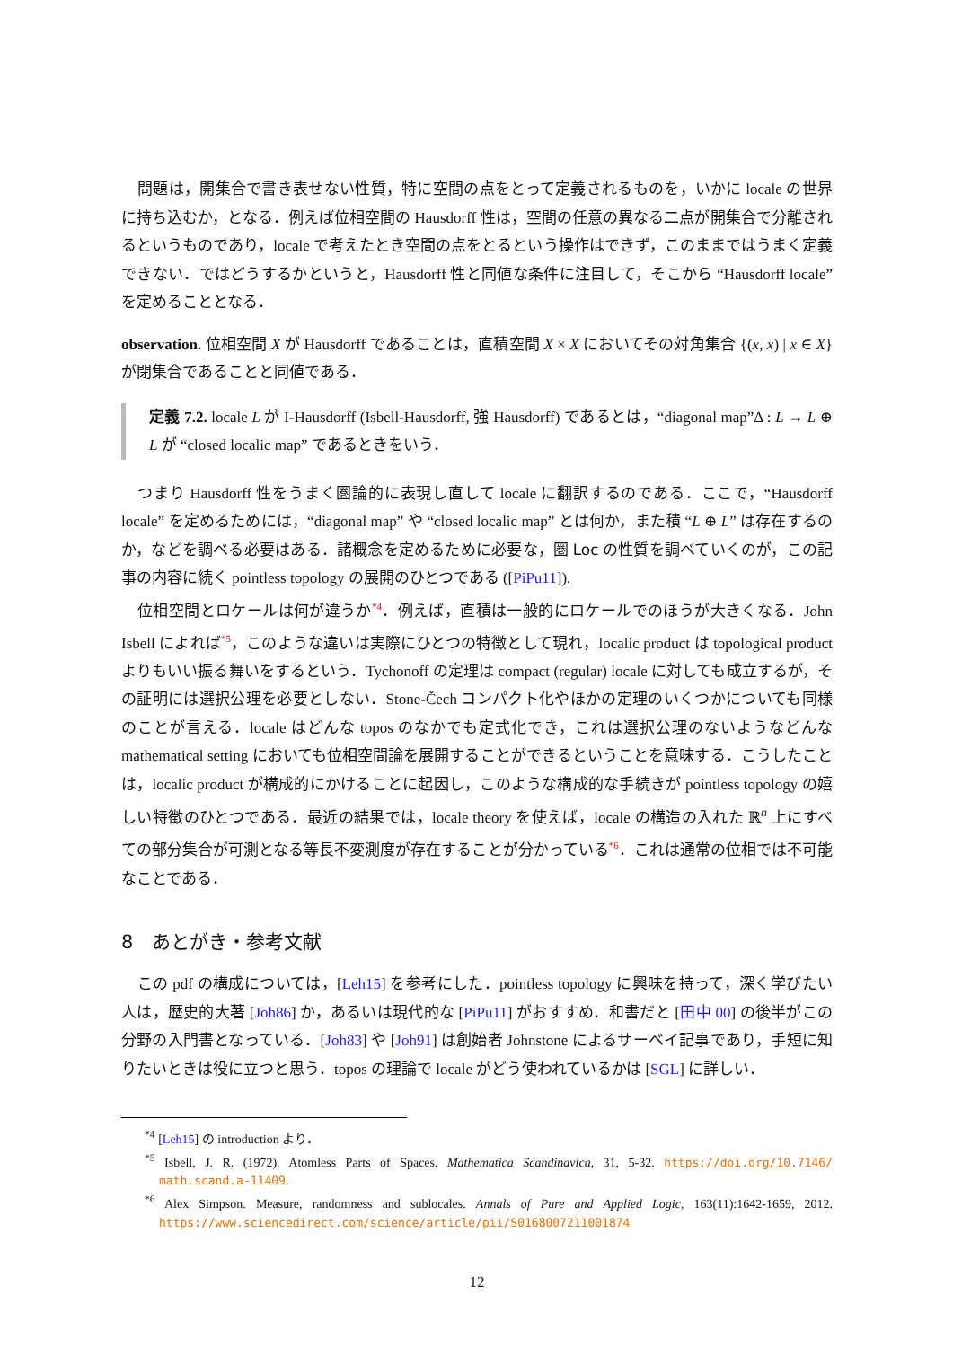問題は，開集合で書き表せない性質，特に空間の点をとって定義されるものを，いかに locale の世界に持ち込むか，となる．例えば位相空間の Hausdorff 性は，空間の任意の異なる二点が開集合で分離されるというものであり，locale で考えたとき空間の点をとるという操作はできず，このままではうまく定義できない．ではどうするかというと，Hausdorff 性と同値な条件に注目して，そこから “Hausdorff locale” を定めることとなる．
observation. 位相空間 X が Hausdorff であることは，直積空間 X × X においてその対角集合 {(x, x) | x ∈ X} が閉集合であることと同値である．
定義 7.2. locale L が I-Hausdorff (Isbell-Hausdorff, 強 Hausdorff) であるとは，“diagonal map”Δ : L → L ⊕ L が “closed localic map” であるときをいう．
つまり Hausdorff 性をうまく圏論的に表現し直して locale に翻訳するのである．ここで，“Hausdorff locale” を定めるためには，“diagonal map” や “closed localic map” とは何か，また積 “L ⊕ L” は存在するのか，などを調べる必要はある．諸概念を定めるために必要な，圏 Loc の性質を調べていくのが，この記事の内容に続く pointless topology の展開のひとつである ([PiPu11]).
位相空間とロケールは何が違うか*4．例えば，直積は一般的にロケールでのほうが大きくなる．John Isbell によれば*5，このような違いは実際にひとつの特徴として現れ，localic product は topological product よりもいい振る舞いをするという．Tychonoff の定理は compact (regular) locale に対しても成立するが，その証明には選択公理を必要としない．Stone-Čech コンパクト化やほかの定理のいくつかについても同様のことが言える．locale はどんな topos のなかでも定式化でき，これは選択公理のないようなどんな mathematical setting においても位相空間論を展開することができるということを意味する．こうしたことは，localic product が構成的にかけることに起因し，このような構成的な手続きが pointless topology の嬉しい特徴のひとつである．最近の結果では，locale theory を使えば，locale の構造の入れた ℝ<sup>n</sup> 上にすべての部分集合が可測となる等長不変測度が存在することが分かっている*6．これは通常の位相では不可能なことである．
8　あとがき・参考文献
この pdf の構成については，[Leh15] を参考にした．pointless topology に興味を持って，深く学びたい人は，歴史的大著 [Joh86] か，あるいは現代的な [PiPu11] がおすすめ．和書だと [田中 00] の後半がこの分野の入門書となっている．[Joh83] や [Joh91] は創始者 Johnstone によるサーベイ記事であり，手短に知りたいときは役に立つと思う．topos の理論で locale がどう使われているかは [SGL] に詳しい．
<sup>*4</sup> [Leh15] の introduction より．
<sup>*5</sup> Isbell, J. R. (1972). Atomless Parts of Spaces. Mathematica Scandinavica, 31, 5-32. https://doi.org/10.7146/ math.scand.a-11409.
<sup>*6</sup> Alex Simpson. Measure, randomness and sublocales. Annals of Pure and Applied Logic, 163(11):1642-1659, 2012. https://www.sciencedirect.com/science/article/pii/S0168007211001874
12